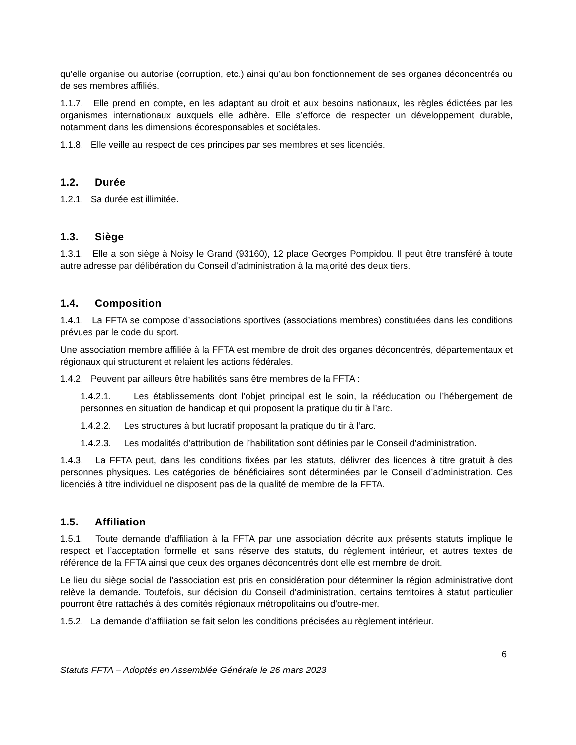qu’elle organise ou autorise (corruption, etc.) ainsi qu’au bon fonctionnement de ses organes déconcentrés ou de ses membres affiliés.
1.1.7. Elle prend en compte, en les adaptant au droit et aux besoins nationaux, les règles édictées par les organismes internationaux auxquels elle adhère. Elle s’efforce de respecter un développement durable, notamment dans les dimensions écoresponsables et sociétales.
1.1.8. Elle veille au respect de ces principes par ses membres et ses licenciés.
1.2. Durée
1.2.1. Sa durée est illimitée.
1.3. Siège
1.3.1. Elle a son siège à Noisy le Grand (93160), 12 place Georges Pompidou. Il peut être transféré à toute autre adresse par délibération du Conseil d’administration à la majorité des deux tiers.
1.4. Composition
1.4.1. La FFTA se compose d’associations sportives (associations membres) constituées dans les conditions prévues par le code du sport.
Une association membre affiliée à la FFTA est membre de droit des organes déconcentrés, départementaux et régionaux qui structurent et relaient les actions fédérales.
1.4.2. Peuvent par ailleurs être habilités sans être membres de la FFTA :
1.4.2.1. Les établissements dont l’objet principal est le soin, la rééducation ou l’hébergement de personnes en situation de handicap et qui proposent la pratique du tir à l’arc.
1.4.2.2. Les structures à but lucratif proposant la pratique du tir à l’arc.
1.4.2.3. Les modalités d’attribution de l’habilitation sont définies par le Conseil d’administration.
1.4.3. La FFTA peut, dans les conditions fixées par les statuts, délivrer des licences à titre gratuit à des personnes physiques. Les catégories de bénéficiaires sont déterminées par le Conseil d’administration. Ces licenciés à titre individuel ne disposent pas de la qualité de membre de la FFTA.
1.5. Affiliation
1.5.1. Toute demande d’affiliation à la FFTA par une association décrite aux présents statuts implique le respect et l’acceptation formelle et sans réserve des statuts, du règlement intérieur, et autres textes de référence de la FFTA ainsi que ceux des organes déconcentrés dont elle est membre de droit.
Le lieu du siège social de l’association est pris en considération pour déterminer la région administrative dont relève la demande. Toutefois, sur décision du Conseil d'administration, certains territoires à statut particulier pourront être rattachés à des comités régionaux métropolitains ou d'outre-mer.
1.5.2. La demande d’affiliation se fait selon les conditions précisées au règlement intérieur.
6
Statuts FFTA – Adoptés en Assemblée Générale le 26 mars 2023